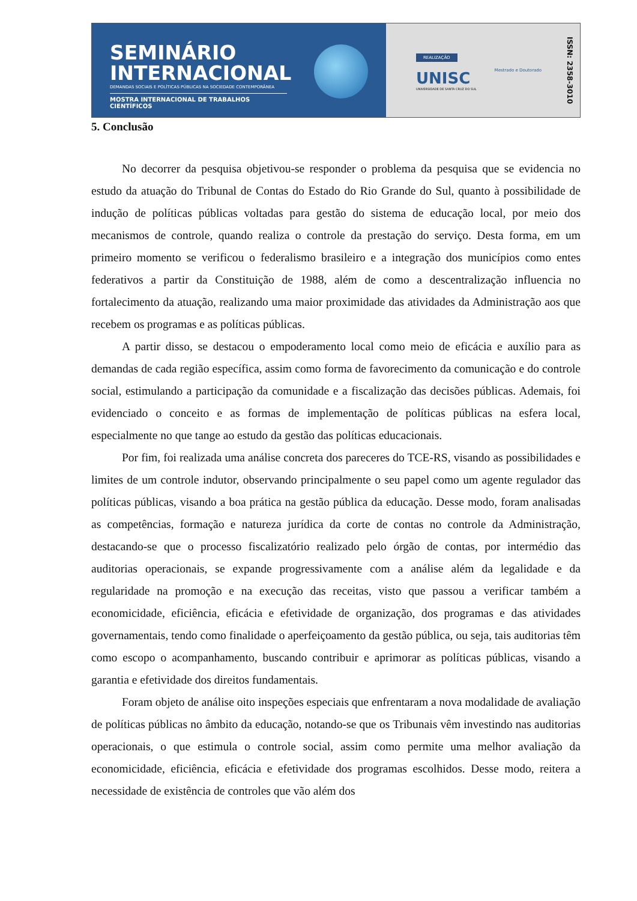SEMINÁRIO
INTERNACIONAL
DEMANDAS SOCIAIS E POLÍTICAS PÚBLICAS NA SOCIEDADE CONTEMPORÂNEA
MOSTRA INTERNACIONAL DE TRABALHOS CIENTÍFICOS
REALIZAÇÃO
UNISC
UNIVERSIDADE DE SANTA CRUZ DO SUL
Mestrado e Doutorado
ISSN: 2358-3010
5. Conclusão
No decorrer da pesquisa objetivou-se responder o problema da pesquisa que se evidencia no estudo da atuação do Tribunal de Contas do Estado do Rio Grande do Sul, quanto à possibilidade de indução de políticas públicas voltadas para gestão do sistema de educação local, por meio dos mecanismos de controle, quando realiza o controle da prestação do serviço. Desta forma, em um primeiro momento se verificou o federalismo brasileiro e a integração dos municípios como entes federativos a partir da Constituição de 1988, além de como a descentralização influencia no fortalecimento da atuação, realizando uma maior proximidade das atividades da Administração aos que recebem os programas e as políticas públicas.
A partir disso, se destacou o empoderamento local como meio de eficácia e auxílio para as demandas de cada região específica, assim como forma de favorecimento da comunicação e do controle social, estimulando a participação da comunidade e a fiscalização das decisões públicas. Ademais, foi evidenciado o conceito e as formas de implementação de políticas públicas na esfera local, especialmente no que tange ao estudo da gestão das políticas educacionais.
Por fim, foi realizada uma análise concreta dos pareceres do TCE-RS, visando as possibilidades e limites de um controle indutor, observando principalmente o seu papel como um agente regulador das políticas públicas, visando a boa prática na gestão pública da educação. Desse modo, foram analisadas as competências, formação e natureza jurídica da corte de contas no controle da Administração, destacando-se que o processo fiscalizatório realizado pelo órgão de contas, por intermédio das auditorias operacionais, se expande progressivamente com a análise além da legalidade e da regularidade na promoção e na execução das receitas, visto que passou a verificar também a economicidade, eficiência, eficácia e efetividade de organização, dos programas e das atividades governamentais, tendo como finalidade o aperfeiçoamento da gestão pública, ou seja, tais auditorias têm como escopo o acompanhamento, buscando contribuir e aprimorar as políticas públicas, visando a garantia e efetividade dos direitos fundamentais.
Foram objeto de análise oito inspeções especiais que enfrentaram a nova modalidade de avaliação de políticas públicas no âmbito da educação, notando-se que os Tribunais vêm investindo nas auditorias operacionais, o que estimula o controle social, assim como permite uma melhor avaliação da economicidade, eficiência, eficácia e efetividade dos programas escolhidos. Desse modo, reitera a necessidade de existência de controles que vão além dos